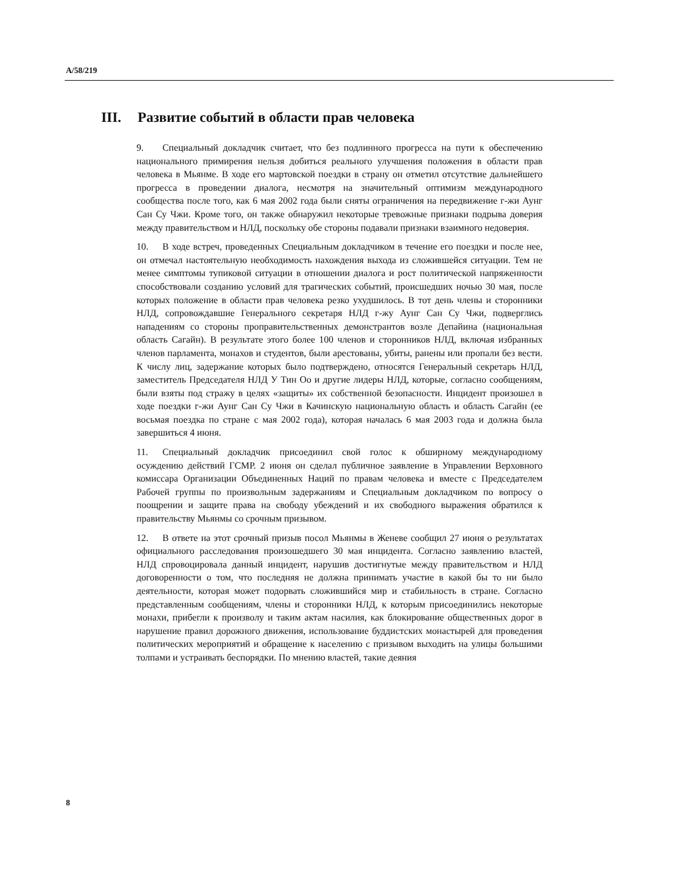A/58/219
III. Развитие событий в области прав человека
9. Специальный докладчик считает, что без подлинного прогресса на пути к обеспечению национального примирения нельзя добиться реального улучшения положения в области прав человека в Мьянме. В ходе его мартовской поездки в страну он отметил отсутствие дальнейшего прогресса в проведении диалога, несмотря на значительный оптимизм международного сообщества после того, как 6 мая 2002 года были сняты ограничения на передвижение г-жи Аунг Сан Су Чжи. Кроме того, он также обнаружил некоторые тревожные признаки подрыва доверия между правительством и НЛД, поскольку обе стороны подавали признаки взаимного недоверия.
10. В ходе встреч, проведенных Специальным докладчиком в течение его поездки и после нее, он отмечал настоятельную необходимость нахождения выхода из сложившейся ситуации. Тем не менее симптомы тупиковой ситуации в отношении диалога и рост политической напряженности способствовали созданию условий для трагических событий, происшедших ночью 30 мая, после которых положение в области прав человека резко ухудшилось. В тот день члены и сторонники НЛД, сопровождавшие Генерального секретаря НЛД г-жу Аунг Сан Су Чжи, подверглись нападениям со стороны проправительственных демонстрантов возле Депайина (национальная область Сагайн). В результате этого более 100 членов и сторонников НЛД, включая избранных членов парламента, монахов и студентов, были арестованы, убиты, ранены или пропали без вести. К числу лиц, задержание которых было подтверждено, относятся Генеральный секретарь НЛД, заместитель Председателя НЛД У Тин Оо и другие лидеры НЛД, которые, согласно сообщениям, были взяты под стражу в целях «защиты» их собственной безопасности. Инцидент произошел в ходе поездки г-жи Аунг Сан Су Чжи в Качинскую национальную область и область Сагайн (ее восьмая поездка по стране с мая 2002 года), которая началась 6 мая 2003 года и должна была завершиться 4 июня.
11. Специальный докладчик присоединил свой голос к обширному международному осуждению действий ГСМР. 2 июня он сделал публичное заявление в Управлении Верховного комиссара Организации Объединенных Наций по правам человека и вместе с Председателем Рабочей группы по произвольным задержаниям и Специальным докладчиком по вопросу о поощрении и защите права на свободу убеждений и их свободного выражения обратился к правительству Мьянмы со срочным призывом.
12. В ответе на этот срочный призыв посол Мьянмы в Женеве сообщил 27 июня о результатах официального расследования произошедшего 30 мая инцидента. Согласно заявлению властей, НЛД спровоцировала данный инцидент, нарушив достигнутые между правительством и НЛД договоренности о том, что последняя не должна принимать участие в какой бы то ни было деятельности, которая может подорвать сложившийся мир и стабильность в стране. Согласно представленным сообщениям, члены и сторонники НЛД, к которым присоединились некоторые монахи, прибегли к произволу и таким актам насилия, как блокирование общественных дорог в нарушение правил дорожного движения, использование буддистских монастырей для проведения политических мероприятий и обращение к населению с призывом выходить на улицы большими толпами и устраивать беспорядки. По мнению властей, такие деяния
8